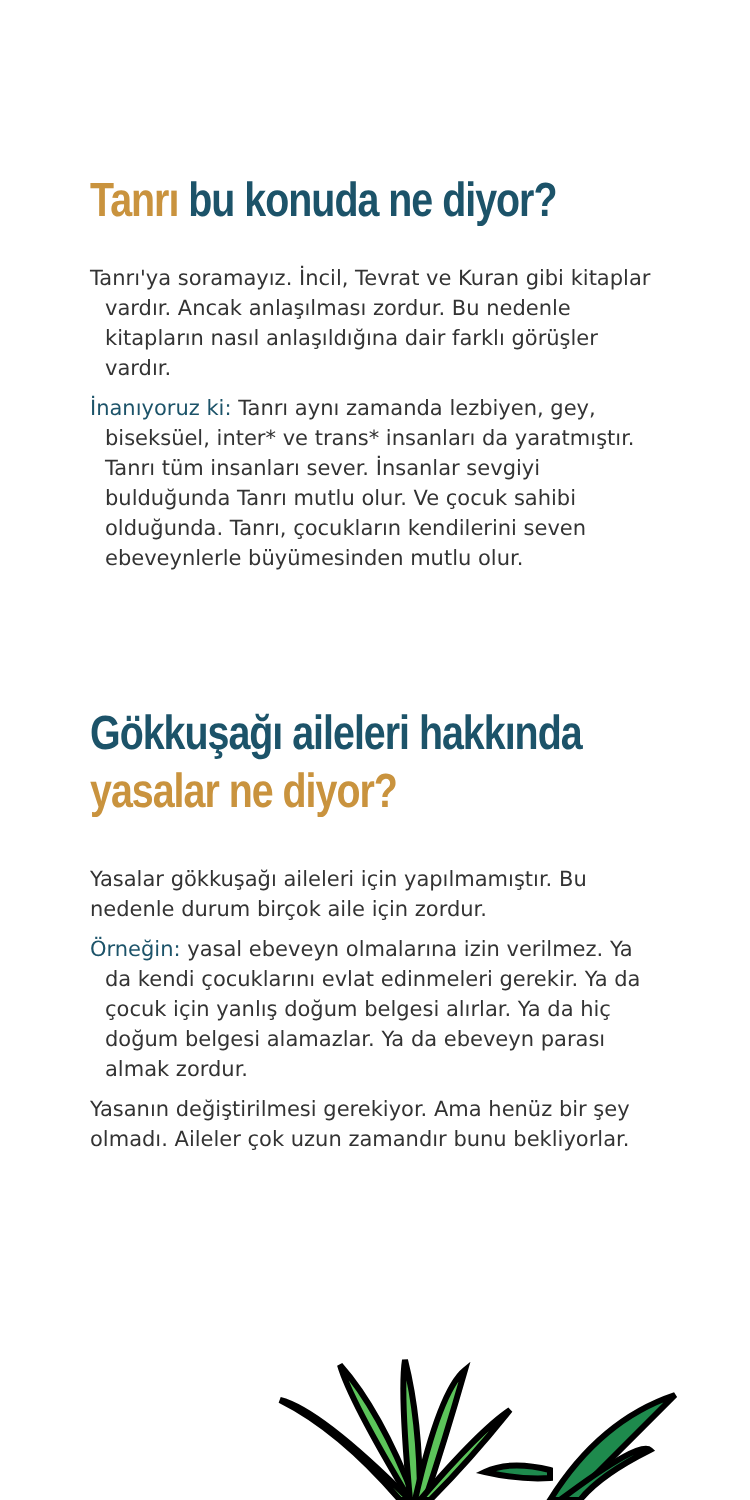Tanrı bu konuda ne diyor?
Tanrı'ya soramayız. İncil, Tevrat ve Kuran gibi kitaplar vardır. Ancak anlaşılması zordur. Bu nedenle kitapların nasıl anlaşıldığına dair farklı görüşler vardır.
İnanıyoruz ki: Tanrı aynı zamanda lezbiyen, gey, biseksüel, inter* ve trans* insanları da yaratmıştır. Tanrı tüm insanları sever. İnsanlar sevgiyi bulduğunda Tanrı mutlu olur. Ve çocuk sahibi olduğunda. Tanrı, çocukların kendilerini seven ebeveynlerle büyümesinden mutlu olur.
Gökkuşağı aileleri hakkında
yasalar ne diyor?
Yasalar gökkuşağı aileleri için yapılmamıştır. Bu nedenle durum birçok aile için zordur.
Örneğin: yasal ebeveyn olmalarına izin verilmez. Ya da kendi çocuklarını evlat edinmeleri gerekir. Ya da çocuk için yanlış doğum belgesi alırlar. Ya da hiç doğum belgesi alamazlar. Ya da ebeveyn parası almak zordur.
Yasanın değiştirilmesi gerekiyor. Ama henüz bir şey olmadı. Aileler çok uzun zamandır bunu bekliyorlar.